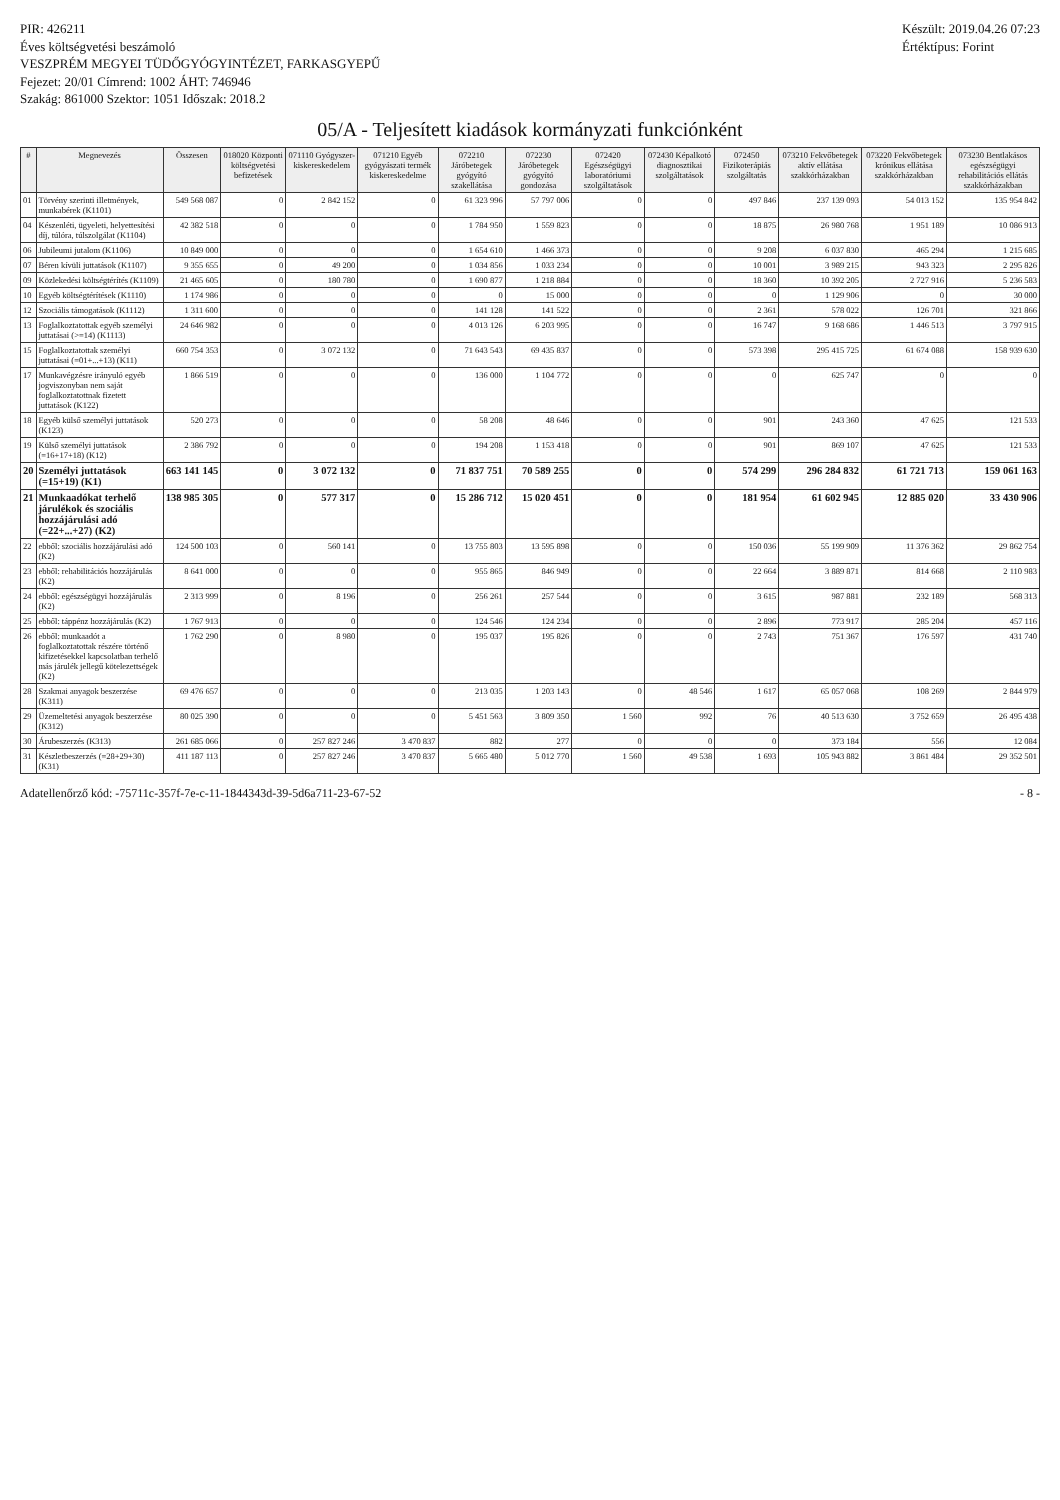PIR: 426211
Éves költségvetési beszámoló
VESZPRÉM MEGYEI TÜDŐGYÓGYINTÉZET, FARKASGYEPŰ
Fejezet: 20/01 Címrend: 1002 ÁHT: 746946
Szakág: 861000 Szektor: 1051 Időszak: 2018.2
Készült: 2019.04.26 07:23
Értéktípus: Forint
05/A - Teljesített kiadások kormányzati funkciónként
| # | Megnevezés | Összesen | 018020 Központi költségvetési befizetések | 071110 Gyógyszer-kiskereskedelem | 071210 Egyéb gyógyászati termék kiskereskedelme | 072210 Járóbetegek gyógyító szakellátása | 072230 Járóbetegek gyógyító gondozása | 072420 Egészségügyi laboratóriumi szolgáltatások | 072430 Képalkotó diagnosztikai szolgáltatások | 072450 Fizikoterápiás szolgáltatás | 073210 Fekvőbetegek aktív ellátása szakkórházakban | 073220 Fekvőbetegek krónikus ellátása szakkórházakban | 073230 Bentlakásos egészségügyi rehabilitációs ellátás szakkórházakban |
| --- | --- | --- | --- | --- | --- | --- | --- | --- | --- | --- | --- | --- | --- |
| 01 | Törvény szerinti illetmények, munkabérek (K1101) | 549 568 087 | 0 | 2 842 152 | 0 | 61 323 996 | 57 797 006 | 0 | 0 | 497 846 | 237 139 093 | 54 013 152 | 135 954 842 |
| 04 | Készenléti, ügyeleti, helyettesítési díj, túlóra, túlszolgálat (K1104) | 42 382 518 | 0 | 0 | 0 | 1 784 950 | 1 559 823 | 0 | 0 | 18 875 | 26 980 768 | 1 951 189 | 10 086 913 |
| 06 | Jubileumi jutalom (K1106) | 10 849 000 | 0 | 0 | 0 | 1 654 610 | 1 466 373 | 0 | 0 | 9 208 | 6 037 830 | 465 294 | 1 215 685 |
| 07 | Béren kívüli juttatások (K1107) | 9 355 655 | 0 | 49 200 | 0 | 1 034 856 | 1 033 234 | 0 | 0 | 10 001 | 3 989 215 | 943 323 | 2 295 826 |
| 09 | Közlekedési költségtérítés (K1109) | 21 465 605 | 0 | 180 780 | 0 | 1 690 877 | 1 218 884 | 0 | 0 | 18 360 | 10 392 205 | 2 727 916 | 5 236 583 |
| 10 | Egyéb költségtérítések (K1110) | 1 174 986 | 0 | 0 | 0 | 0 | 15 000 | 0 | 0 | 0 | 1 129 906 | 0 | 30 000 |
| 12 | Szociális támogatások (K1112) | 1 311 600 | 0 | 0 | 0 | 141 128 | 141 522 | 0 | 0 | 2 361 | 578 022 | 126 701 | 321 866 |
| 13 | Foglalkoztatottak egyéb személyi juttatásai (>=14) (K1113) | 24 646 982 | 0 | 0 | 0 | 4 013 126 | 6 203 995 | 0 | 0 | 16 747 | 9 168 686 | 1 446 513 | 3 797 915 |
| 15 | Foglalkoztatottak személyi juttatásai (=01+...+13) (K11) | 660 754 353 | 0 | 3 072 132 | 0 | 71 643 543 | 69 435 837 | 0 | 0 | 573 398 | 295 415 725 | 61 674 088 | 158 939 630 |
| 17 | Munkavégzésre irányuló egyéb jogviszonyban nem saját foglalkoztatottnak fizetett juttatások (K122) | 1 866 519 | 0 | 0 | 0 | 136 000 | 1 104 772 | 0 | 0 | 0 | 625 747 | 0 | 0 |
| 18 | Egyéb külső személyi juttatások (K123) | 520 273 | 0 | 0 | 0 | 58 208 | 48 646 | 0 | 0 | 901 | 243 360 | 47 625 | 121 533 |
| 19 | Külső személyi juttatások (=16+17+18) (K12) | 2 386 792 | 0 | 0 | 0 | 194 208 | 1 153 418 | 0 | 0 | 901 | 869 107 | 47 625 | 121 533 |
| 20 | Személyi juttatások (=15+19) (K1) | 663 141 145 | 0 | 3 072 132 | 0 | 71 837 751 | 70 589 255 | 0 | 0 | 574 299 | 296 284 832 | 61 721 713 | 159 061 163 |
| 21 | Munkaadókat terhelő járulékok és szociális hozzájárulási adó (=22+...+27) (K2) | 138 985 305 | 0 | 577 317 | 0 | 15 286 712 | 15 020 451 | 0 | 0 | 181 954 | 61 602 945 | 12 885 020 | 33 430 906 |
| 22 | ebből: szociális hozzájárulási adó (K2) | 124 500 103 | 0 | 560 141 | 0 | 13 755 803 | 13 595 898 | 0 | 0 | 150 036 | 55 199 909 | 11 376 362 | 29 862 754 |
| 23 | ebből: rehabilitációs hozzájárulás (K2) | 8 641 000 | 0 | 0 | 0 | 955 865 | 846 949 | 0 | 0 | 22 664 | 3 889 871 | 814 668 | 2 110 983 |
| 24 | ebből: egészségügyi hozzájárulás (K2) | 2 313 999 | 0 | 8 196 | 0 | 256 261 | 257 544 | 0 | 0 | 3 615 | 987 881 | 232 189 | 568 313 |
| 25 | ebből: táppénz hozzájárulás (K2) | 1 767 913 | 0 | 0 | 0 | 124 546 | 124 234 | 0 | 0 | 2 896 | 773 917 | 285 204 | 457 116 |
| 26 | ebből: munkaadót a foglalkoztatottak részére történő kifizetésekkel kapcsolatban terhelő más járulék jellegű kötelezettségek (K2) | 1 762 290 | 0 | 8 980 | 0 | 195 037 | 195 826 | 0 | 0 | 2 743 | 751 367 | 176 597 | 431 740 |
| 28 | Szakmai anyagok beszerzése (K311) | 69 476 657 | 0 | 0 | 0 | 213 035 | 1 203 143 | 0 | 48 546 | 1 617 | 65 057 068 | 108 269 | 2 844 979 |
| 29 | Üzemeltetési anyagok beszerzése (K312) | 80 025 390 | 0 | 0 | 0 | 5 451 563 | 3 809 350 | 1 560 | 992 | 76 | 40 513 630 | 3 752 659 | 26 495 438 |
| 30 | Árubeszerzés (K313) | 261 685 066 | 0 | 257 827 246 | 3 470 837 | 882 | 277 | 0 | 0 | 0 | 373 184 | 556 | 12 084 |
| 31 | Készletbeszerzés (=28+29+30) (K31) | 411 187 113 | 0 | 257 827 246 | 3 470 837 | 5 665 480 | 5 012 770 | 1 560 | 49 538 | 1 693 | 105 943 882 | 3 861 484 | 29 352 501 |
Adatellenőrző kód: -75711c-357f-7e-c-11-1844343d-39-5d6a711-23-67-52
- 8 -